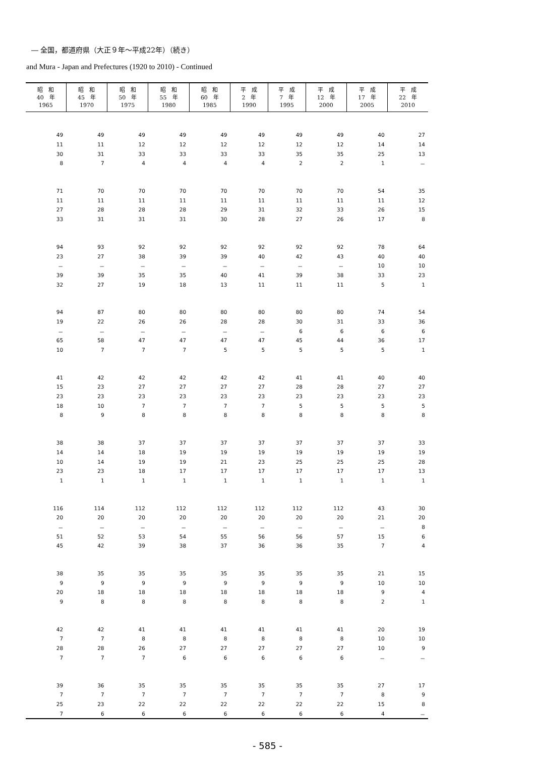― 全国，都道府県（大正９年～平成22年）（続き）
and Mura - Japan and Prefectures (1920 to 2010) - Continued
| 昭 和 40 年 1965 | 昭 和 45 年 1970 | 昭 和 50 年 1975 | 昭 和 55 年 1980 | 昭 和 60 年 1985 | 平 成 2 年 1990 | 平 成 7 年 1995 | 平 成 12 年 2000 | 平 成 17 年 2005 | 平 成 22 年 2010 |
| --- | --- | --- | --- | --- | --- | --- | --- | --- | --- |
| 49 | 49 | 49 | 49 | 49 | 49 | 49 | 49 | 40 | 27 |
| 11 | 11 | 12 | 12 | 12 | 12 | 12 | 12 | 14 | 14 |
| 30 | 31 | 33 | 33 | 33 | 33 | 35 | 35 | 25 | 13 |
| 8 | 7 | 4 | 4 | 4 | 4 | 2 | 2 | 1 | － |
| 71 | 70 | 70 | 70 | 70 | 70 | 70 | 70 | 54 | 35 |
| 11 | 11 | 11 | 11 | 11 | 11 | 11 | 11 | 11 | 12 |
| 27 | 28 | 28 | 28 | 29 | 31 | 32 | 33 | 26 | 15 |
| 33 | 31 | 31 | 31 | 30 | 28 | 27 | 26 | 17 | 8 |
| 94 | 93 | 92 | 92 | 92 | 92 | 92 | 92 | 78 | 64 |
| 23 | 27 | 38 | 39 | 39 | 40 | 42 | 43 | 40 | 40 |
| － | － | － | － | － | － | － | － | 10 | 10 |
| 39 | 39 | 35 | 35 | 40 | 41 | 39 | 38 | 33 | 23 |
| 32 | 27 | 19 | 18 | 13 | 11 | 11 | 11 | 5 | 1 |
| 94 | 87 | 80 | 80 | 80 | 80 | 80 | 80 | 74 | 54 |
| 19 | 22 | 26 | 26 | 28 | 28 | 30 | 31 | 33 | 36 |
| － | － | － | － | － | － | 6 | 6 | 6 | 6 |
| 65 | 58 | 47 | 47 | 47 | 47 | 45 | 44 | 36 | 17 |
| 10 | 7 | 7 | 7 | 5 | 5 | 5 | 5 | 5 | 1 |
| 41 | 42 | 42 | 42 | 42 | 42 | 41 | 41 | 40 | 40 |
| 15 | 23 | 27 | 27 | 27 | 27 | 28 | 28 | 27 | 27 |
| 23 | 23 | 23 | 23 | 23 | 23 | 23 | 23 | 23 | 23 |
| 18 | 10 | 7 | 7 | 7 | 7 | 5 | 5 | 5 | 5 |
| 8 | 9 | 8 | 8 | 8 | 8 | 8 | 8 | 8 | 8 |
| 38 | 38 | 37 | 37 | 37 | 37 | 37 | 37 | 37 | 33 |
| 14 | 14 | 18 | 19 | 19 | 19 | 19 | 19 | 19 | 19 |
| 10 | 14 | 19 | 19 | 21 | 23 | 25 | 25 | 25 | 28 |
| 23 | 23 | 18 | 17 | 17 | 17 | 17 | 17 | 17 | 13 |
| 1 | 1 | 1 | 1 | 1 | 1 | 1 | 1 | 1 | 1 |
| 116 | 114 | 112 | 112 | 112 | 112 | 112 | 112 | 43 | 30 |
| 20 | 20 | 20 | 20 | 20 | 20 | 20 | 20 | 21 | 20 |
| － | － | － | － | － | － | － | － | － | 8 |
| 51 | 52 | 53 | 54 | 55 | 56 | 56 | 57 | 15 | 6 |
| 45 | 42 | 39 | 38 | 37 | 36 | 36 | 35 | 7 | 4 |
| 38 | 35 | 35 | 35 | 35 | 35 | 35 | 35 | 21 | 15 |
| 9 | 9 | 9 | 9 | 9 | 9 | 9 | 9 | 10 | 10 |
| 20 | 18 | 18 | 18 | 18 | 18 | 18 | 18 | 9 | 4 |
| 9 | 8 | 8 | 8 | 8 | 8 | 8 | 8 | 2 | 1 |
| 42 | 42 | 41 | 41 | 41 | 41 | 41 | 41 | 20 | 19 |
| 7 | 7 | 8 | 8 | 8 | 8 | 8 | 8 | 10 | 10 |
| 28 | 28 | 26 | 27 | 27 | 27 | 27 | 27 | 10 | 9 |
| 7 | 7 | 7 | 6 | 6 | 6 | 6 | 6 | － | － |
| 39 | 36 | 35 | 35 | 35 | 35 | 35 | 35 | 27 | 17 |
| 7 | 7 | 7 | 7 | 7 | 7 | 7 | 7 | 8 | 9 |
| 25 | 23 | 22 | 22 | 22 | 22 | 22 | 22 | 15 | 8 |
| 7 | 6 | 6 | 6 | 6 | 6 | 6 | 6 | 4 | － |
- 585 -